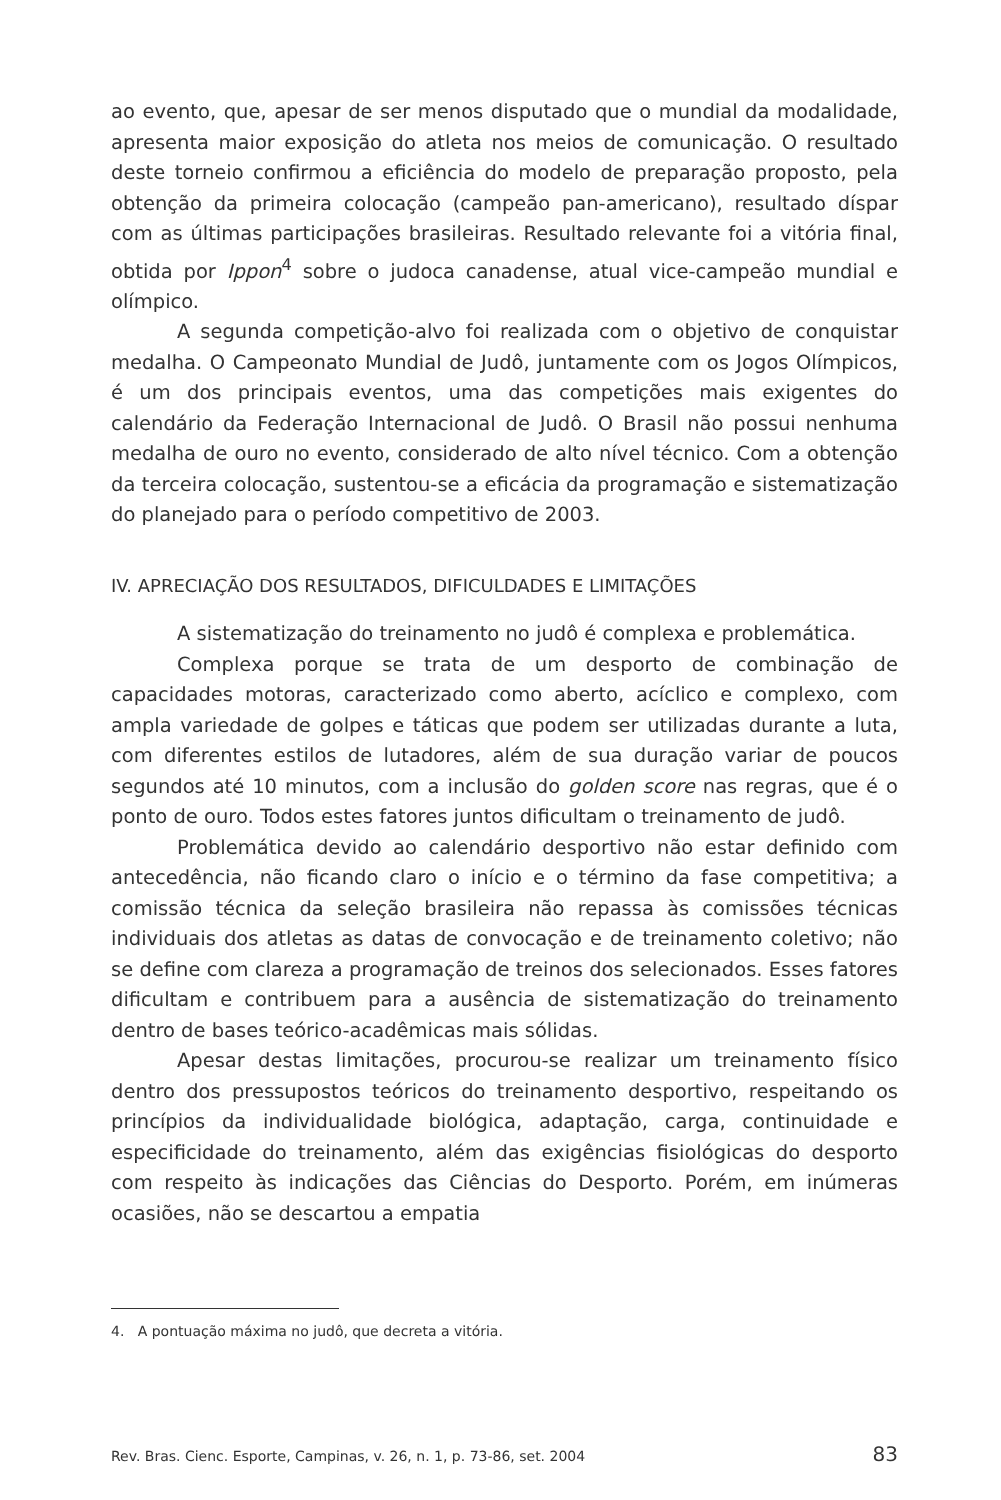ao evento, que, apesar de ser menos disputado que o mundial da modalidade, apresenta maior exposição do atleta nos meios de comunicação. O resultado deste torneio confirmou a eficiência do modelo de preparação proposto, pela obtenção da primeira colocação (campeão pan-americano), resultado díspar com as últimas participações brasileiras. Resultado relevante foi a vitória final, obtida por Ippon<sup>4</sup> sobre o judoca canadense, atual vice-campeão mundial e olímpico.
A segunda competição-alvo foi realizada com o objetivo de conquistar medalha. O Campeonato Mundial de Judô, juntamente com os Jogos Olímpicos, é um dos principais eventos, uma das competições mais exigentes do calendário da Federação Internacional de Judô. O Brasil não possui nenhuma medalha de ouro no evento, considerado de alto nível técnico. Com a obtenção da terceira colocação, sustentou-se a eficácia da programação e sistematização do planejado para o período competitivo de 2003.
IV. APRECIAÇÃO DOS RESULTADOS, DIFICULDADES E LIMITAÇÕES
A sistematização do treinamento no judô é complexa e problemática.
Complexa porque se trata de um desporto de combinação de capacidades motoras, caracterizado como aberto, acíclico e complexo, com ampla variedade de golpes e táticas que podem ser utilizadas durante a luta, com diferentes estilos de lutadores, além de sua duração variar de poucos segundos até 10 minutos, com a inclusão do golden score nas regras, que é o ponto de ouro. Todos estes fatores juntos dificultam o treinamento de judô.
Problemática devido ao calendário desportivo não estar definido com antecedência, não ficando claro o início e o término da fase competitiva; a comissão técnica da seleção brasileira não repassa às comissões técnicas individuais dos atletas as datas de convocação e de treinamento coletivo; não se define com clareza a programação de treinos dos selecionados. Esses fatores dificultam e contribuem para a ausência de sistematização do treinamento dentro de bases teórico-acadêmicas mais sólidas.
Apesar destas limitações, procurou-se realizar um treinamento físico dentro dos pressupostos teóricos do treinamento desportivo, respeitando os princípios da individualidade biológica, adaptação, carga, continuidade e especificidade do treinamento, além das exigências fisiológicas do desporto com respeito às indicações das Ciências do Desporto. Porém, em inúmeras ocasiões, não se descartou a empatia
4. A pontuação máxima no judô, que decreta a vitória.
Rev. Bras. Cienc. Esporte, Campinas, v. 26, n. 1, p. 73-86, set. 2004 83